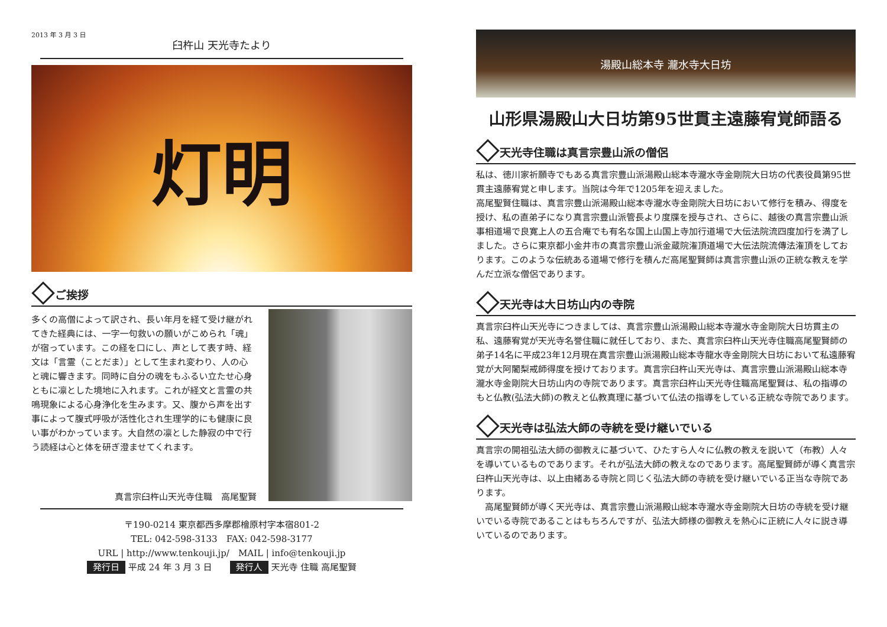2013 年 3 月 3 日
臼杵山 天光寺たより
灯明
ご挨拶
多くの高僧によって訳され、長い年月を経て受け継がれてきた経典には、一字一句救いの願いがこめられ「魂」が宿っています。この経を口にし、声として表す時、経文は「言霊（ことだま）」として生まれ変わり、人の心と魂に響きます。同時に自分の魂をもふるい立たせ心身ともに凛とした境地に入れます。これが経文と言霊の共鳴現象による心身浄化を生みます。又、腹から声を出す事によって腹式呼吸が活性化され生理学的にも健康に良い事がわかっています。大自然の凛とした静寂の中で行う読経は心と体を研ぎ澄ませてくれます。
真言宗臼杵山天光寺住職　高尾聖賢
〒190-0214 東京都西多摩郡檜原村字本宿801-2
TEL: 042-598-3133　FAX: 042-598-3177
URL | http://www.tenkouji.jp/　MAIL | info@tenkouji.jp
発行日 平成 24 年 3 月 3 日　　発行人 天光寺 住職 高尾聖賢
湯殿山総本寺 瀧水寺大日坊
山形県湯殿山大日坊第95世貫主遠藤宥覚師語る
天光寺住職は真言宗豊山派の僧侶
私は、徳川家祈願寺でもある真言宗豊山派湯殿山総本寺瀧水寺金剛院大日坊の代表役員第95世貫主遠藤宥覚と申します。当院は今年で1205年を迎えました。
高尾聖賢住職は、真言宗豊山派湯殿山総本寺瀧水寺金剛院大日坊において修行を積み、得度を授け、私の直弟子になり真言宗豊山派管長より度牒を授与され、さらに、越後の真言宗豊山派事相道場で良寛上人の五合庵でも有名な国上山国上寺加行道場で大伝法院流四度加行を満了しました。さらに東京都小金井市の真言宗豊山派金蔵院潅頂道場で大伝法院流傳法潅頂をしております。このような伝統ある道場で修行を積んだ高尾聖賢師は真言宗豊山派の正統な教えを学んだ立派な僧侶であります。
天光寺は大日坊山内の寺院
真言宗臼杵山天光寺につきましては、真言宗豊山派湯殿山総本寺瀧水寺金剛院大日坊貫主の私、遠藤宥覚が天光寺名誉住職に就任しており、また、真言宗臼杵山天光寺住職高尾聖賢師の弟子14名に平成23年12月現在真言宗豊山派湯殿山総本寺龍水寺金剛院大日坊において私遠藤宥覚が大阿闍梨戒師得度を授けております。真言宗臼杵山天光寺は、真言宗豊山派湯殿山総本寺瀧水寺金剛院大日坊山内の寺院であります。真言宗臼杵山天光寺住職高尾聖賢は、私の指導のもと仏教(弘法大師)の教えと仏教真理に基づいて仏法の指導をしている正統な寺院であります。
天光寺は弘法大師の寺統を受け継いでいる
真言宗の開祖弘法大師の御教えに基づいて、ひたすら人々に仏教の教えを説いて（布教）人々を導いているものであります。それが弘法大師の教えなのであります。高尾聖賢師が導く真言宗臼杵山天光寺は、以上由緒ある寺院と同じく弘法大師の寺統を受け継いでいる正当な寺院であります。
　高尾聖賢師が導く天光寺は、真言宗豊山派湯殿山総本寺瀧水寺金剛院大日坊の寺統を受け継いでいる寺院であることはもちろんですが、弘法大師様の御教えを熱心に正統に人々に説き導いているのであります。